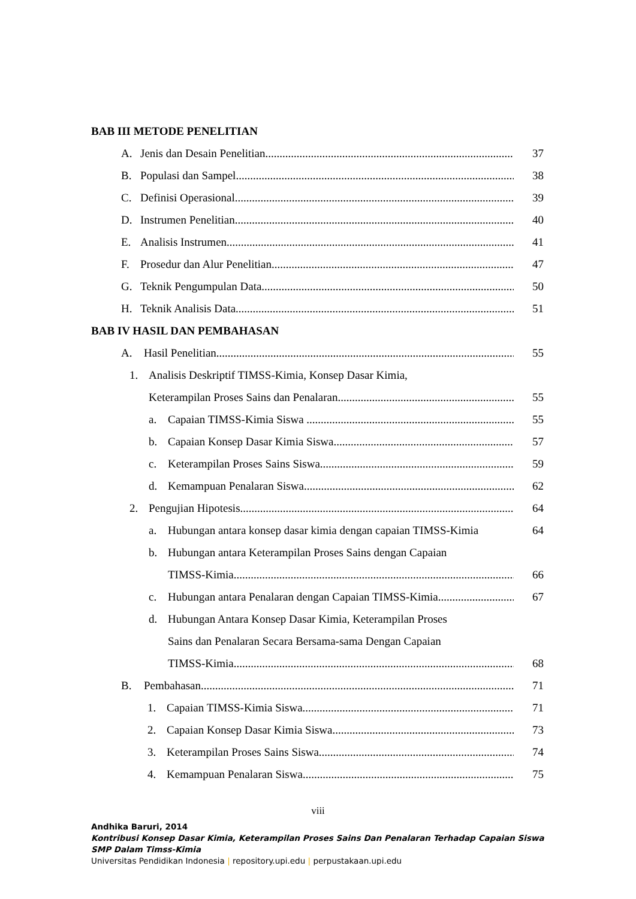BAB III METODE PENELITIAN
A. Jenis dan Desain Penelitian 37
B. Populasi dan Sampel 38
C. Definisi Operasional 39
D. Instrumen Penelitian 40
E. Analisis Instrumen 41
F. Prosedur dan Alur Penelitian 47
G. Teknik Pengumpulan Data 50
H. Teknik Analisis Data 51
BAB IV HASIL DAN PEMBAHASAN
A. Hasil Penelitian 55
1. Analisis Deskriptif TIMSS-Kimia, Konsep Dasar Kimia,
Keterampilan Proses Sains dan Penalaran 55
a. Capaian TIMSS-Kimia Siswa 55
b. Capaian Konsep Dasar Kimia Siswa 57
c. Keterampilan Proses Sains Siswa 59
d. Kemampuan Penalaran Siswa 62
2. Pengujian Hipotesis 64
a. Hubungan antara konsep dasar kimia dengan capaian TIMSS-Kimia 64
b. Hubungan antara Keterampilan Proses Sains dengan Capaian
TIMSS-Kimia 66
c. Hubungan antara Penalaran dengan Capaian TIMSS-Kimia 67
d. Hubungan Antara Konsep Dasar Kimia, Keterampilan Proses
Sains dan Penalaran Secara Bersama-sama Dengan Capaian
TIMSS-Kimia 68
B. Pembahasan 71
1. Capaian TIMSS-Kimia Siswa 71
2. Capaian Konsep Dasar Kimia Siswa 73
3. Keterampilan Proses Sains Siswa 74
4. Kemampuan Penalaran Siswa 75
viii
Andhika Baruri, 2014
Kontribusi Konsep Dasar Kimia, Keterampilan Proses Sains Dan Penalaran Terhadap Capaian Siswa
SMP Dalam Timss-Kimia
Universitas Pendidikan Indonesia | repository.upi.edu | perpustakaan.upi.edu